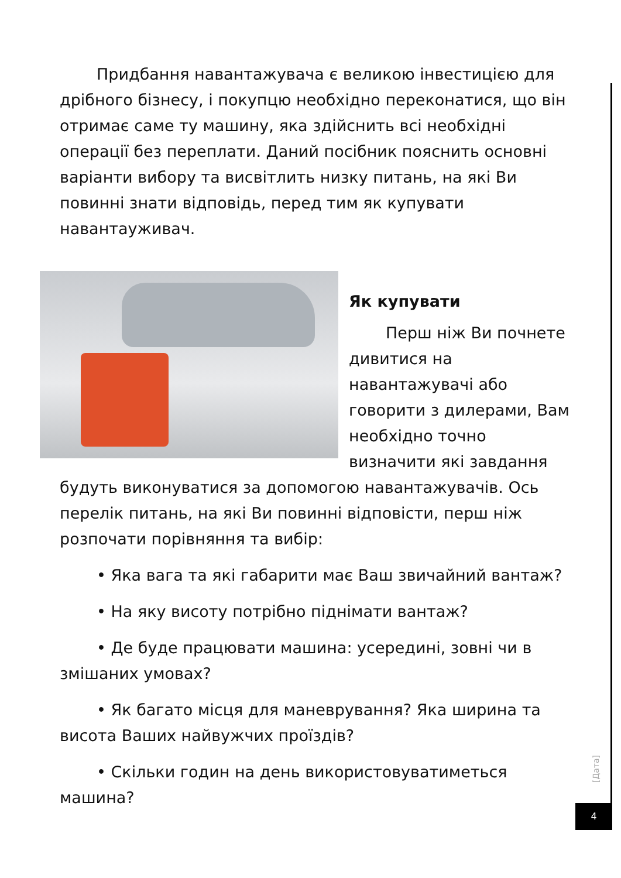Придбання навантажувача є великою інвестицією для дрібного бізнесу, і покупцю необхідно переконатися, що він отримає саме ту машину, яка здійснить всі необхідні операції без переплати. Даний посібник пояснить основні варіанти вибору та висвітлить низку питань, на які Ви повинні знати відповідь, перед тим як купувати навантауживач.
Як купувати
Перш ніж Ви почнете дивитися на навантажувачі або говорити з дилерами, Вам необхідно точно визначити які завдання будуть виконуватися за допомогою навантажувачів. Ось перелік питань, на які Ви повинні відповісти, перш ніж розпочати порівняння та вибір:
• Яка вага та які габарити має Ваш звичайний вантаж?
• На яку висоту потрібно піднімати вантаж?
• Де буде працювати машина: усередині, зовні чи в змішаних умовах?
• Як багато місця для маневрування? Яка ширина та висота Ваших найвужчих проїздів?
• Скільки годин на день використовуватиметься машина?
[Дата]
4